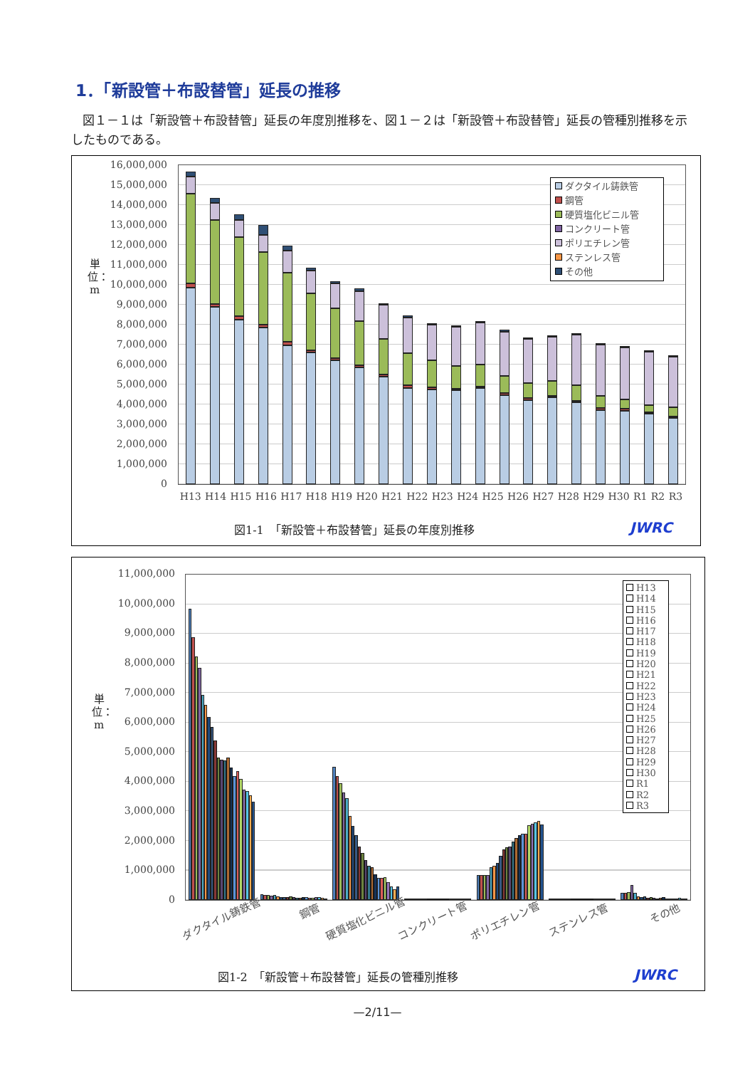1．「新設管＋布設替管」延長の推移
図１－１は「新設管＋布設替管」延長の年度別推移を、図１－２は「新設管＋布設替管」延長の管種別推移を示したものである。
単位：m
16,000,000
15,000,000
14,000,000
13,000,000
12,000,000
11,000,000
10,000,000
9,000,000
8,000,000
7,000,000
6,000,000
5,000,000
4,000,000
3,000,000
2,000,000
1,000,000
0
ダクタイル鋳鉄管
鋼管
硬質塩化ビニル管
コンクリート管
ポリエチレン管
ステンレス管
その他
H13 H14 H15 H16 H17 H18 H19 H20 H21 H22 H23 H24 H25 H26 H27 H28 H29 H30 R1 R2 R3
図1-1　「新設管＋布設替管」延長の年度別推移
JWRC
単位：m
11,000,000
10,000,000
9,000,000
8,000,000
7,000,000
6,000,000
5,000,000
4,000,000
3,000,000
2,000,000
1,000,000
0
H13
H14
H15
H16
H17
H18
H19
H20
H21
H22
H23
H24
H25
H26
H27
H28
H29
H30
R1
R2
R3
ダクタイル鋳鉄管 鋼管 硬質塩化ビニル管 コンクリート管 ポリエチレン管 ステンレス管 その他
図1-2　「新設管＋布設替管」延長の管種別推移
JWRC
—2/11—